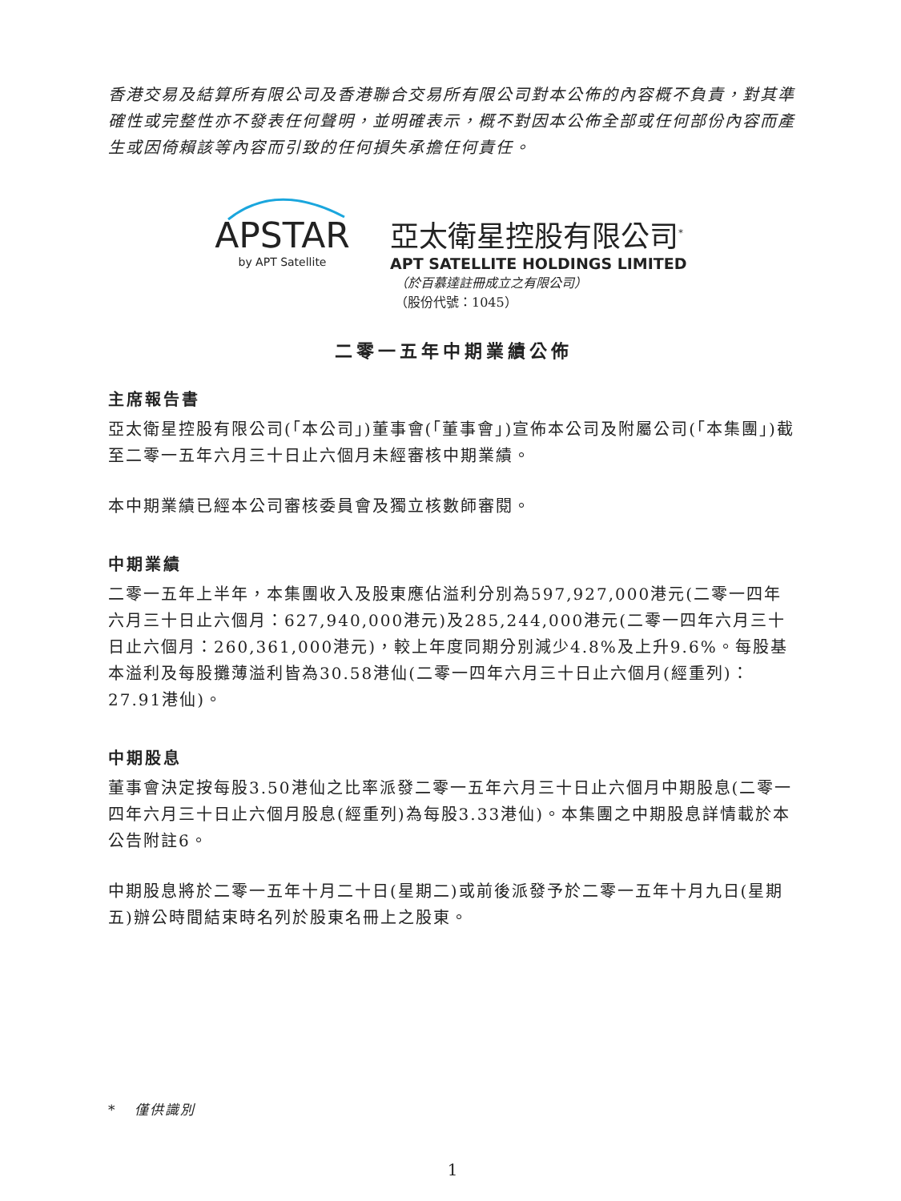香港交易及結算所有限公司及香港聯合交易所有限公司對本公佈的內容概不負責，對其準確性或完整性亦不發表任何聲明，並明確表示，概不對因本公佈全部或任何部份內容而產生或因倚賴該等內容而引致的任何損失承擔任何責任。
APSTAR
by APT Satellite
亞太衛星控股有限公司<sup>*</sup>
APT SATELLITE HOLDINGS LIMITED
（於百慕達註冊成立之有限公司）
（股份代號：1045）
二零一五年中期業績公佈
主席報告書
亞太衛星控股有限公司(「本公司」)董事會(「董事會」)宣佈本公司及附屬公司(「本集團」)截至二零一五年六月三十日止六個月未經審核中期業績。
本中期業績已經本公司審核委員會及獨立核數師審閱。
中期業績
二零一五年上半年，本集團收入及股東應佔溢利分別為597,927,000港元(二零一四年六月三十日止六個月：627,940,000港元)及285,244,000港元(二零一四年六月三十日止六個月：260,361,000港元)，較上年度同期分別減少4.8%及上升9.6%。每股基本溢利及每股攤薄溢利皆為30.58港仙(二零一四年六月三十日止六個月(經重列)：27.91港仙)。
中期股息
董事會決定按每股3.50港仙之比率派發二零一五年六月三十日止六個月中期股息(二零一四年六月三十日止六個月股息(經重列)為每股3.33港仙)。本集團之中期股息詳情載於本公告附註6。
中期股息將於二零一五年十月二十日(星期二)或前後派發予於二零一五年十月九日(星期五)辦公時間結束時名列於股東名冊上之股東。
* 僅供識別
1